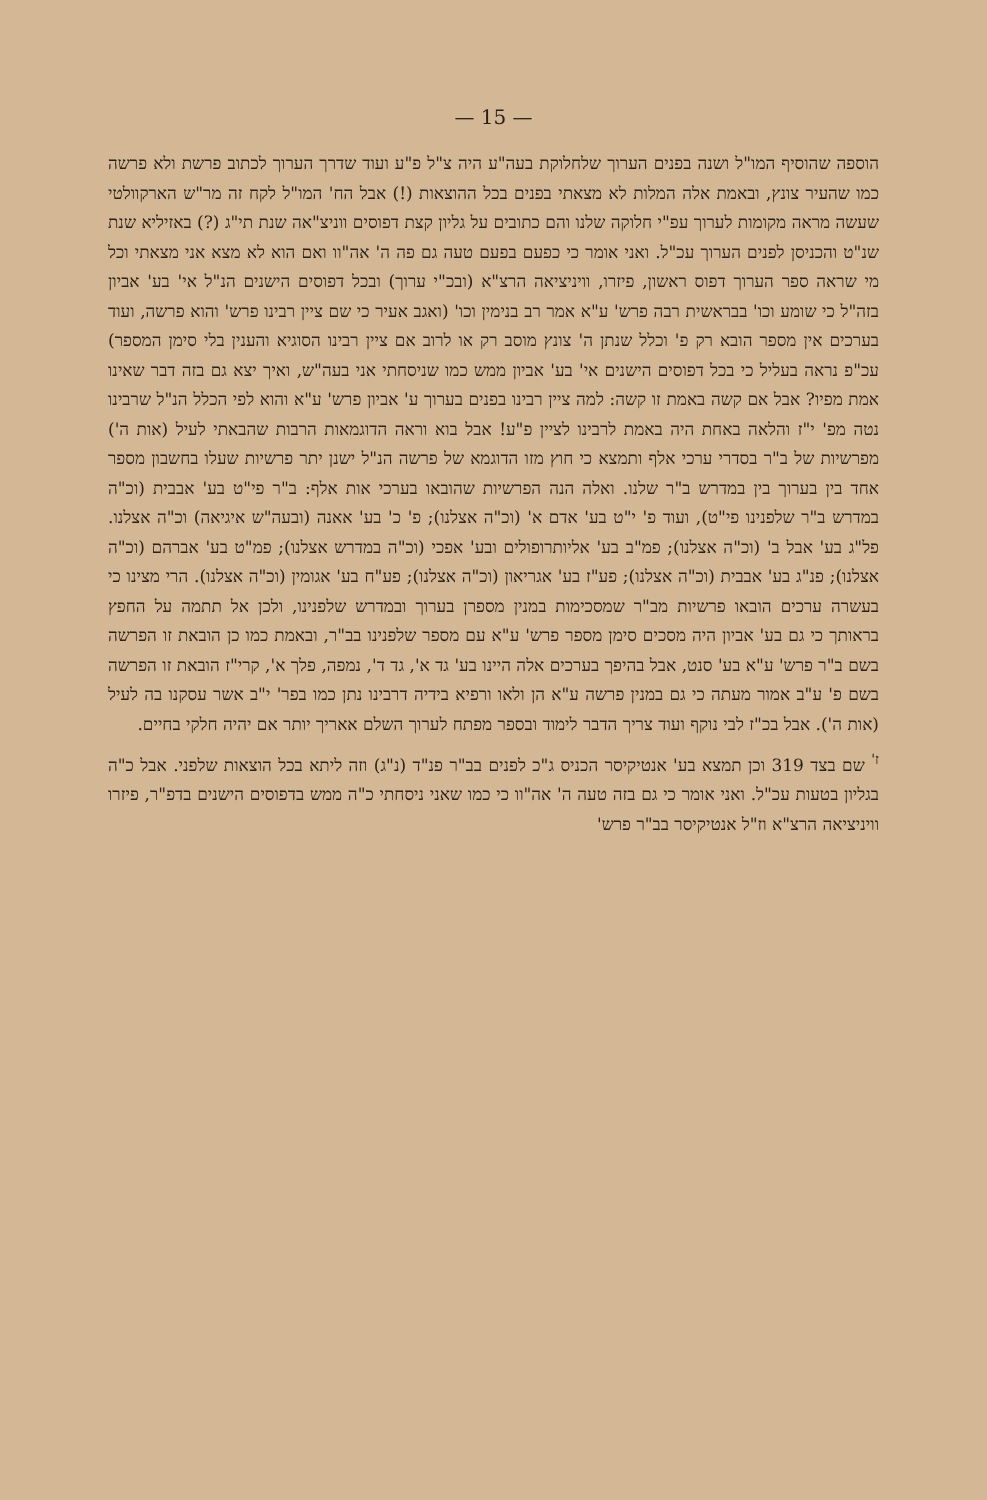— 15 —
הוספה שהוסיף המו"ל ושנה בפנים הערוך שלחלוקת בעה"ע היה צ"ל פ"ע ועוד שדרך הערוך לכתוב פרשת ולא פרשה כמו שהעיר צונץ, ובאמת אלה המלות לא מצאתי בפנים בכל ההוצאות (!) אבל הח' המו"ל לקח זה מר"ש הארקוולטי שעשה מראה מקומות לערוך עפ"י חלוקה שלנו והם כתובים על גליון קצת דפוסים ווניצ"אה שנת תי"ג (?) באזיליא שנת שנ"ט והכניסן לפנים הערוך עכ"ל. ואני אומר כי כפעם בפעם טעה גם פה ה' אה"וו ואם הוא לא מצא אני מצאתי וכל מי שראה ספר הערוך דפוס ראשון, פיזרו, וויניציאה הרצ"א (ובכ"י ערוך) ובכל דפוסים הישנים הנ"ל אי' בע' אביון בזה"ל כי שומע וכו' בבראשית רבה פרש' ע"א אמר רב בנימין וכו' (ואגב אעיר כי שם ציין רבינו פרש' והוא פרשה, ועוד בערכים אין מספר הובא רק פ' וכלל שנתן ה' צונץ מוסב רק או לרוב אם ציין רבינו הסוגיא והענין בלי סימן המספר) עכ"פ נראה בעליל כי בכל דפוסים הישנים אי' בע' אביון ממש כמו שניסחתי אני בעה"ש, ואיך יצא גם בזה דבר שאינו אמת מפיו? אבל אם קשה באמת זו קשה: למה ציין רבינו בפנים בערוך ע' אביון פרש' ע"א והוא לפי הכלל הנ"ל שרבינו נטה מפ' י"ז והלאה באחת היה באמת לרבינו לציין פ"ע! אבל בוא וראה הדוגמאות הרבות שהבאתי לעיל (אות ה') מפרשיות של ב"ר בסדרי ערכי אלף ותמצא כי חוץ מזו הדוגמא של פרשה הנ"ל ישנן יתר פרשיות שעלו בחשבון מספר אחד בין בערוך בין במדרש ב"ר שלנו. ואלה הנה הפרשיות שהובאו בערכי אות אלף: ב"ר פי"ט בע' אבבית (וכ"ה במדרש ב"ר שלפנינו פי"ט), ועוד פ' י"ט בע' אדם א' (וכ"ה אצלנו); פ' כ' בע' אאנה (ובעה"ש איגיאה) וכ"ה אצלנו. פל"ג בע' אבל ב' (וכ"ה אצלנו); פמ"ב בע' אליותרופולים ובע' אפכי (וכ"ה במדרש אצלנו); פמ"ט בע' אברהם (וכ"ה אצלנו); פנ"ג בע' אבבית (וכ"ה אצלנו); פע"ז בע' אגריאון (וכ"ה אצלנו); פע"ח בע' אגומין (וכ"ה אצלנו). הרי מצינו כי בעשרה ערכים הובאו פרשיות מב"ר שמסכימות במנין מספרן בערוך ובמדרש שלפנינו, ולכן אל תתמה על החפץ בראותך כי גם בע' אביון היה מסכים סימן מספר פרש' ע"א עם מספר שלפנינו בב"ר, ובאמת כמו כן הובאת זו הפרשה בשם ב"ר פרש' ע"א בע' סנט, אבל בהיפך בערכים אלה היינו בע' גד א', גד ד', נמפה, פלך א', קרי"ז הובאת זו הפרשה בשם פ' ע"ב אמור מעתה כי גם במנין פרשה ע"א הן ולאו ורפיא בידיה דרבינו נתן כמו בפר' י"ב אשר עסקנו בה לעיל (אות ה'). אבל בכ"ז לבי נוקף ועוד צריך הדבר לימוד ובספר מפתח לערוך השלם אאריך יותר אם יהיה חלקי בחיים.
<sup>ז'</sup> שם בצד 319 וכן תמצא בע' אנטיקיסר הכניס ג"כ לפנים בב"ר פנ"ד (נ"ג) וזה ליתא בכל הוצאות שלפני. אבל כ"ה בגליון בטעות עכ"ל. ואני אומר כי גם בזה טעה ה' אה"וו כי כמו שאני ניסחתי כ"ה ממש בדפוסים הישנים בדפ"ר, פיזרו וויניציאה הרצ"א וז"ל אנטיקיסר בב"ר פרש'